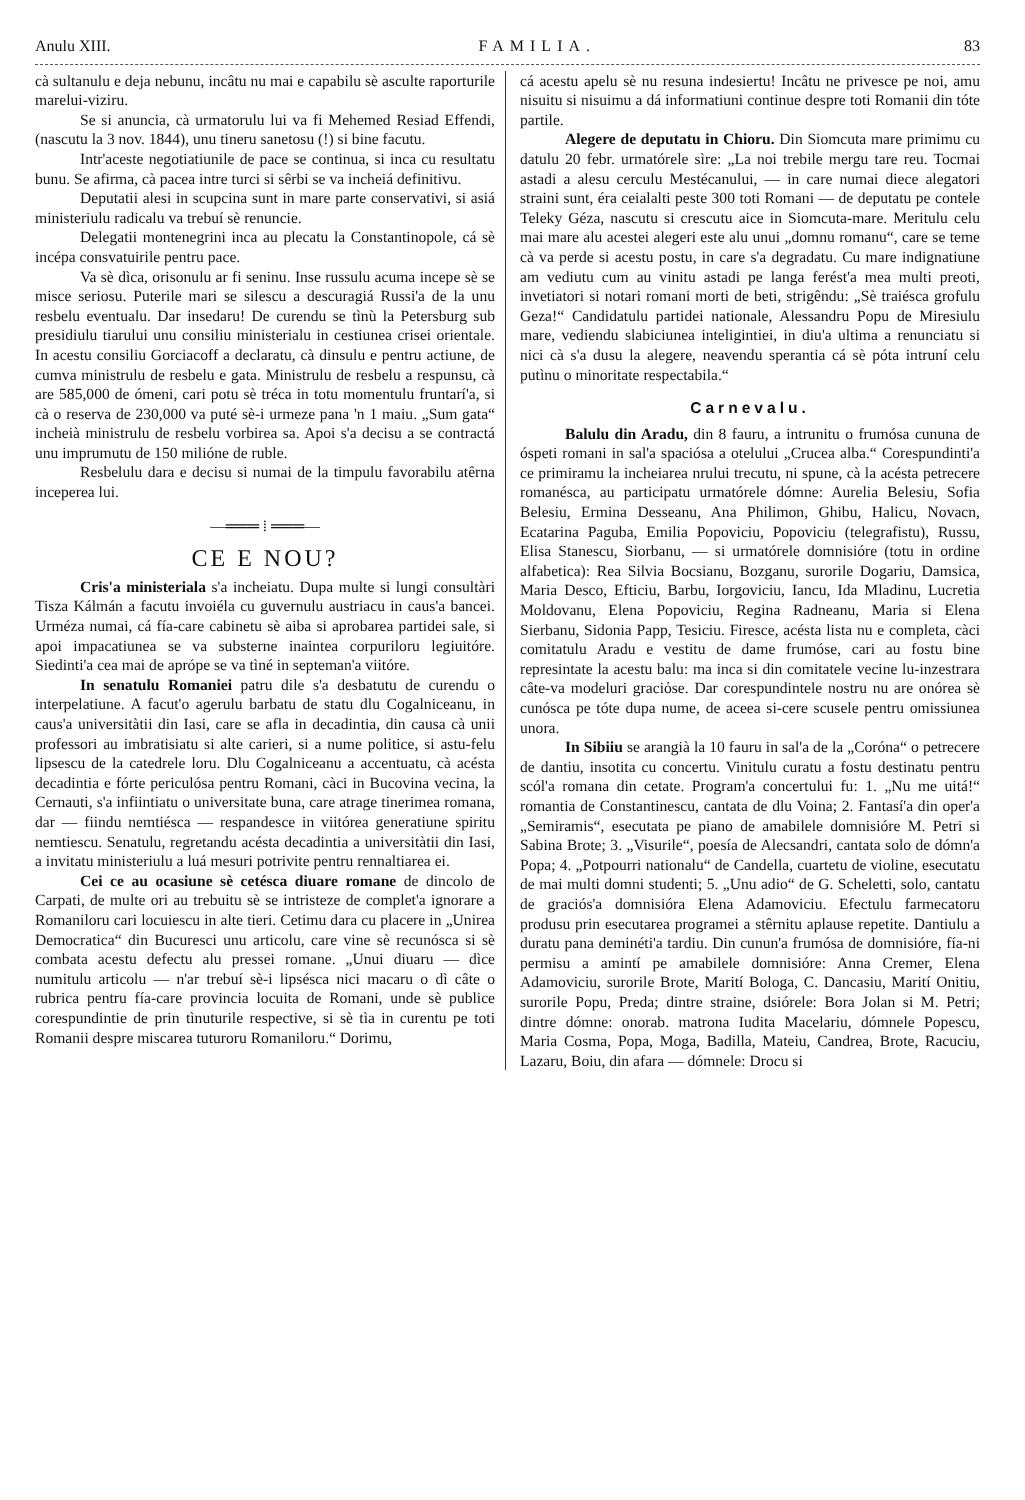Anulu XIII. FAMILIA. 83
cà sultanulu e deja nebunu, incâtu nu mai e capabilu sè asculte raporturile marelui-viziru.
Se si anuncia, cà urmatorulu lui va fi Mehemed Resiad Effendi, (nascutu la 3 nov. 1844), unu tineru sanetosu (!) si bine facutu.
Intr'aceste negotiatiunile de pace se continua, si inca cu resultatu bunu. Se afirma, cà pacea intre turci si sêrbi se va incheiá definitivu.
Deputatii alesi in scupcina sunt in mare parte conservativi, si asiá ministeriulu radicalu va trebuí sè renuncie.
Delegatii montenegrini inca au plecatu la Constantinopole, cá sè incépa consvatuirile pentru pace.
Va sè dìca, orisonulu ar fi seninu. Inse russulu acuma incepe sè se misce seriosu. Puterile mari se silescu a descuragiá Russi'a de la unu resbelu eventualu. Dar insedaru! De curendu se tìnù la Petersburg sub presidiulu tiarului unu consiliu ministerialu in cestiunea crisei orientale. In acestu consiliu Gorciacoff a declaratu, cà dinsulu e pentru actiune, de cumva ministrulu de resbelu e gata. Ministrulu de resbelu a respunsu, cà are 585,000 de ómeni, cari potu sè tréca in totu momentulu fruntarí'a, si cà o reserva de 230,000 va puté sè-i urmeze pana 'n 1 maiu. „Sum gata“ incheià ministrulu de resbelu vorbirea sa. Apoi s'a decisu a se contractá unu imprumutu de 150 milióne de ruble.
Resbelulu dara e decisu si numai de la timpulu favorabilu atêrna inceperea lui.
—═══ ⁞ ═══—
CE E NOU?
Cris'a ministeriala s'a incheiatu. Dupa multe si lungi consultàri Tisza Kálmán a facutu invoiéla cu guvernulu austriacu in caus'a bancei. Urméza numai, cá fía-care cabinetu sè aiba si aprobarea partidei sale, si apoi impacatiunea se va substerne inaintea corpuriloru legiuitóre. Siedinti'a cea mai de aprópe se va tìné in septeman'a viitóre.
In senatulu Romaniei patru dile s'a desbatutu de curendu o interpelatiune. A facut'o agerulu barbatu de statu dlu Cogalniceanu, in caus'a universitàtii din Iasi, care se afla in decadintia, din causa cà unii professori au imbratisiatu si alte carieri, si a nume politice, si astu-felu lipsescu de la catedrele loru. Dlu Cogalniceanu a accentuatu, cà acésta decadintia e fórte periculósa pentru Romani, càci in Bucovina vecina, la Cernauti, s'a infiintiatu o universitate buna, care atrage tinerimea romana, dar — fiindu nemtiésca — respandesce in viitórea generatiune spiritu nemtiescu. Senatulu, regretandu acésta decadintia a universitàtii din Iasi, a invitatu ministeriulu a luá mesuri potrivite pentru rennaltiarea ei.
Cei ce au ocasiune sè cetésca diuare romane de dincolo de Carpati, de multe ori au trebuitu sè se intristeze de complet'a ignorare a Romaniloru cari locuiescu in alte tieri. Cetimu dara cu placere in „Unirea Democratica“ din Bucuresci unu articolu, care vine sè recunósca si sè combata acestu defectu alu pressei romane. „Unui diuaru — dìce numitulu articolu — n'ar trebuí sè-i lipsésca nici macaru o dì câte o rubrica pentru fía-care provincia locuita de Romani, unde sè publice corespundintie de prin tìnuturile respective, si sè tìa in curentu pe toti Romanii despre miscarea tuturoru Romaniloru.“ Dorimu,
cá acestu apelu sè nu resuna indesiertu! Incâtu ne privesce pe noi, amu nisuitu si nisuimu a dá informatiuni continue despre toti Romanii din tóte partile.
Alegere de deputatu in Chioru. Din Siomcuta mare primimu cu datulu 20 febr. urmatórele sìre: „La noi trebile mergu tare reu. Tocmai astadi a alesu cerculu Mestécanului, — in care numai diece alegatori straini sunt, éra ceialalti peste 300 toti Romani — de deputatu pe contele Teleky Géza, nascutu si crescutu aice in Siomcuta-mare. Meritulu celu mai mare alu acestei alegeri este alu unui „domnu romanu“, care se teme cà va perde si acestu postu, in care s'a degradatu. Cu mare indignatiune am vediutu cum au vinitu astadi pe langa ferést'a mea multi preoti, invetiatori si notari romani morti de beti, strigêndu: „Sè traiésca grofulu Geza!“ Candidatulu partidei nationale, Alessandru Popu de Miresiulu mare, vediendu slabiciunea inteligintiei, in diu'a ultima a renunciatu si nici cà s'a dusu la alegere, neavendu sperantia cá sè póta intruní celu putìnu o minoritate respectabila.“
Carnevalu.
Balulu din Aradu, din 8 fauru, a intrunitu o frumósa cununa de óspeti romani in sal'a spaciósa a otelului „Crucea alba.“ Corespundinti'a ce primiramu la incheiarea nrului trecutu, ni spune, cà la acésta petrecere romanésca, au participatu urmatórele dómne: Aurelia Belesiu, Sofia Belesiu, Ermina Desseanu, Ana Philimon, Ghibu, Halicu, Novacn, Ecatarina Paguba, Emilia Popoviciu, Popoviciu (telegrafistu), Russu, Elisa Stanescu, Siorbanu, — si urmatórele domnisióre (totu in ordine alfabetica): Rea Silvia Bocsianu, Bozganu, surorile Dogariu, Damsica, Maria Desco, Efticiu, Barbu, Iorgoviciu, Iancu, Ida Mladinu, Lucretia Moldovanu, Elena Popoviciu, Regina Radneanu, Maria si Elena Sierbanu, Sidonia Papp, Tesiciu. Firesce, acésta lista nu e completa, càci comitatulu Aradu e vestitu de dame frumóse, cari au fostu bine represintate la acestu balu: ma inca si din comitatele vecine lu-inzestrara câte-va modeluri graciόse. Dar corespundintele nostru nu are onórea sè cunósca pe tóte dupa nume, de aceea si-cere scusele pentru omissiunea unora.
In Sibiiu se arangià la 10 fauru in sal'a de la „Coróna“ o petrecere de dantiu, insotita cu concertu. Vinitulu curatu a fostu destinatu pentru scól'a romana din cetate. Program'a concertului fu: 1. „Nu me uitá!“ romantia de Constantinescu, cantata de dlu Voina; 2. Fantasí'a din oper'a „Semiramis“, esecutata pe piano de amabilele domnisióre M. Petri si Sabina Brote; 3. „Visurile“, poesía de Alecsandri, cantata solo de dómn'a Popa; 4. „Potpourri nationalu“ de Candella, cuartetu de violine, esecutatu de mai multi domni studenti; 5. „Unu adio“ de G. Scheletti, solo, cantatu de graciós'a domnisióra Elena Adamoviciu. Efectulu farmecatoru produsu prin esecutarea programei a stêrnitu aplause repetite. Dantiulu a duratu pana deminéti'a tardiu. Din cunun'a frumósa de domnisióre, fía-ni permisu a amintí pe amabilele domnisióre: Anna Cremer, Elena Adamoviciu, surorile Brote, Marití Bologa, C. Dancasiu, Marití Onitiu, surorile Popu, Preda; dintre straine, dsiórele: Bora Jolan si M. Petri; dintre dómne: onorab. matrona Iudita Macelariu, dómnele Popescu, Maria Cosma, Popa, Moga, Badilla, Mateiu, Candrea, Brote, Racuciu, Lazaru, Boiu, din afara — dómnele: Drocu si